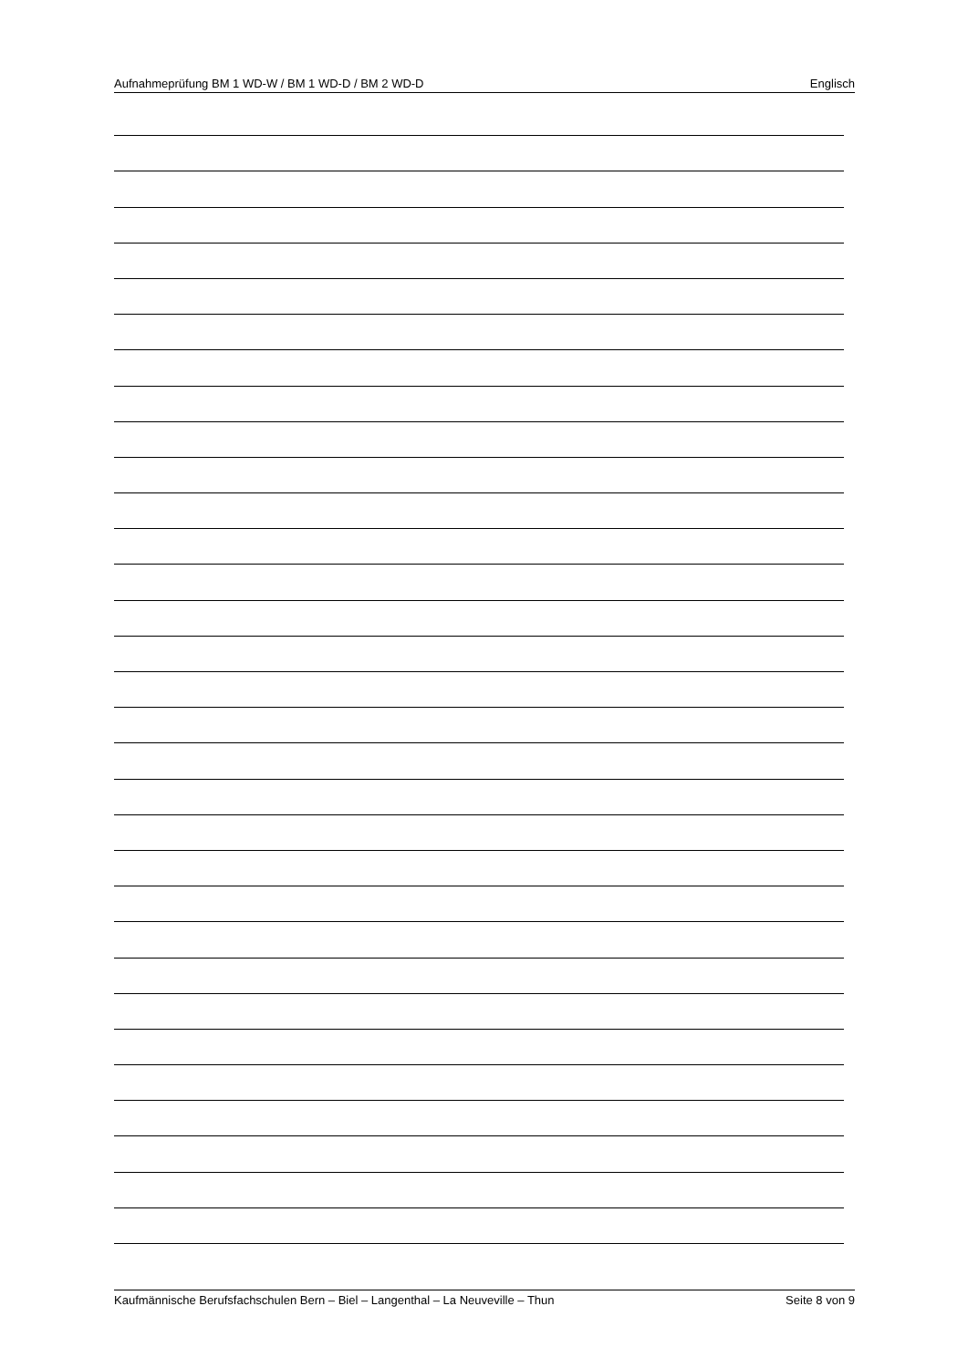Aufnahmeprüfung BM 1 WD-W / BM 1 WD-D / BM 2 WD-D Englisch
Kaufmännische Berufsfachschulen Bern – Biel – Langenthal – La Neuveville – Thun Seite 8 von 9